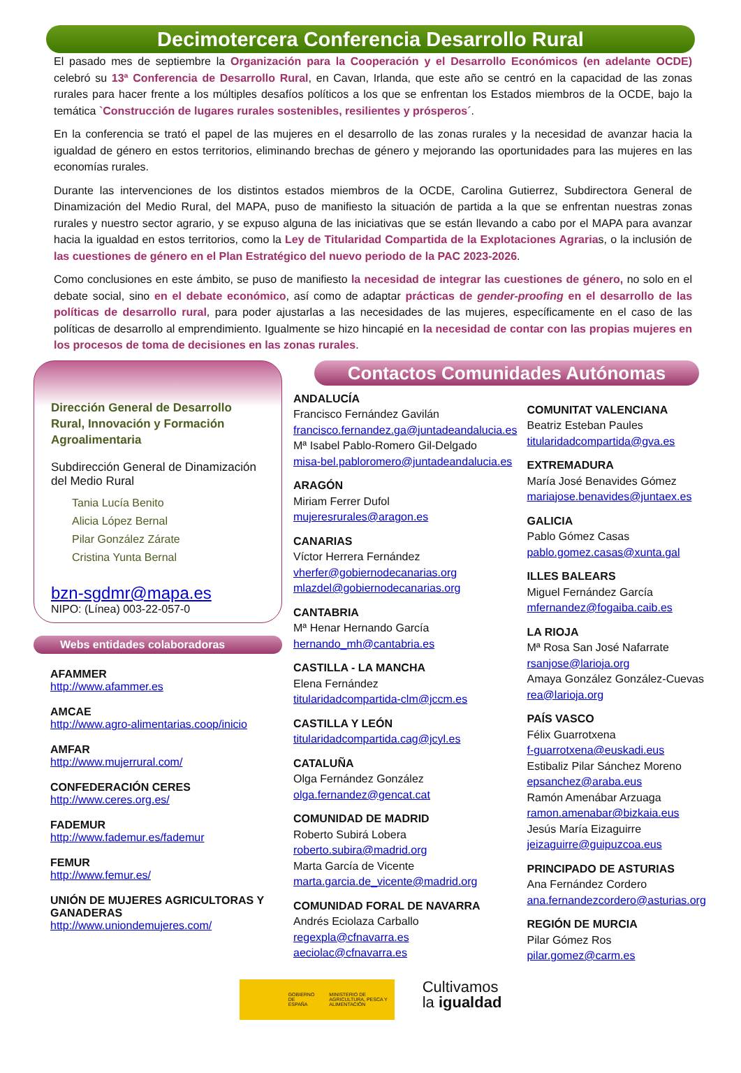Decimotercera Conferencia Desarrollo Rural
El pasado mes de septiembre la Organización para la Cooperación y el Desarrollo Económicos (en adelante OCDE) celebró su 13ª Conferencia de Desarrollo Rural, en Cavan, Irlanda, que este año se centró en la capacidad de las zonas rurales para hacer frente a los múltiples desafíos políticos a los que se enfrentan los Estados miembros de la OCDE, bajo la temática `Construcción de lugares rurales sostenibles, resilientes y prósperos´.
En la conferencia se trató el papel de las mujeres en el desarrollo de las zonas rurales y la necesidad de avanzar hacia la igualdad de género en estos territorios, eliminando brechas de género y mejorando las oportunidades para las mujeres en las economías rurales.
Durante las intervenciones de los distintos estados miembros de la OCDE, Carolina Gutierrez, Subdirectora General de Dinamización del Medio Rural, del MAPA, puso de manifiesto la situación de partida a la que se enfrentan nuestras zonas rurales y nuestro sector agrario, y se expuso alguna de las iniciativas que se están llevando a cabo por el MAPA para avanzar hacia la igualdad en estos territorios, como la Ley de Titularidad Compartida de la Explotaciones Agrarias, o la inclusión de las cuestiones de género en el Plan Estratégico del nuevo periodo de la PAC 2023-2026.
Como conclusiones en este ámbito, se puso de manifiesto la necesidad de integrar las cuestiones de género, no solo en el debate social, sino en el debate económico, así como de adaptar prácticas de gender-proofing en el desarrollo de las políticas de desarrollo rural, para poder ajustarlas a las necesidades de las mujeres, específicamente en el caso de las políticas de desarrollo al emprendimiento. Igualmente se hizo hincapié en la necesidad de contar con las propias mujeres en los procesos de toma de decisiones en las zonas rurales.
Dirección General de Desarrollo Rural, Innovación y Formación Agroalimentaria
Subdirección General de Dinamización del Medio Rural
Tania Lucía Benito
Alicia López Bernal
Pilar González Zárate
Cristina Yunta Bernal
bzn-sgdmr@mapa.es
NIPO: (Línea) 003-22-057-0
Webs entidades colaboradoras
AFAMMER
http://www.afammer.es
AMCAE
http://www.agro-alimentarias.coop/inicio
AMFAR
http://www.mujerrural.com/
CONFEDERACIÓN CERES
http://www.ceres.org.es/
FADEMUR
http://www.fademur.es/fademur
FEMUR
http://www.femur.es/
UNIÓN DE MUJERES AGRICULTORAS Y GANADERAS
http://www.uniondemujeres.com/
Contactos Comunidades Autónomas
ANDALUCÍA
Francisco Fernández Gavilán
francisco.fernandez.ga@juntadeandalucia.es
Mª Isabel Pablo-Romero Gil-Delgado
misa-bel.pabloromero@juntadeandalucia.es
ARAGÓN
Miriam Ferrer Dufol
mujeresrurales@aragon.es
CANARIAS
Víctor Herrera Fernández
vherfer@gobiernodecanarias.org
mlazdel@gobiernodecanarias.org
CANTABRIA
Mª Henar Hernando García
hernando_mh@cantabria.es
CASTILLA - LA MANCHA
Elena Fernández
titularidadcompartida-clm@jccm.es
CASTILLA Y LEÓN
titularidadcompartida.cag@jcyl.es
CATALUÑA
Olga Fernández González
olga.fernandez@gencat.cat
COMUNIDAD DE MADRID
Roberto Subirá Lobera
roberto.subira@madrid.org
Marta García de Vicente
marta.garcia.de_vicente@madrid.org
COMUNIDAD FORAL DE NAVARRA
Andrés Eciolaza Carballo
regexpla@cfnavarra.es
aeciolac@cfnavarra.es
COMUNITAT VALENCIANA
Beatriz Esteban Paules
titularidadcompartida@gva.es
EXTREMADURA
María José Benavides Gómez
mariajose.benavides@juntaex.es
GALICIA
Pablo Gómez Casas
pablo.gomez.casas@xunta.gal
ILLES BALEARS
Miguel Fernández García
mfernandez@fogaiba.caib.es
LA RIOJA
Mª Rosa San José Nafarrate
rsanjose@larioja.org
Amaya González González-Cuevas
rea@larioja.org
PAÍS VASCO
Félix Guarrotxena
f-guarrotxena@euskadi.eus
Estibaliz Pilar Sánchez Moreno
epsanchez@araba.eus
Ramón Amenábar Arzuaga
ramon.amenabar@bizkaia.eus
Jesús María Eizaguirre
jeizaguirre@guipuzcoa.eus
PRINCIPADO DE ASTURIAS
Ana Fernández Cordero
ana.fernandezcordero@asturias.org
REGIÓN DE MURCIA
Pilar Gómez Ros
pilar.gomez@carm.es
GOBIERNO DE ESPAÑA MINISTERIO DE AGRICULTURA, PESCA Y ALIMENTACIÓN
Cultivamos
la igualdad